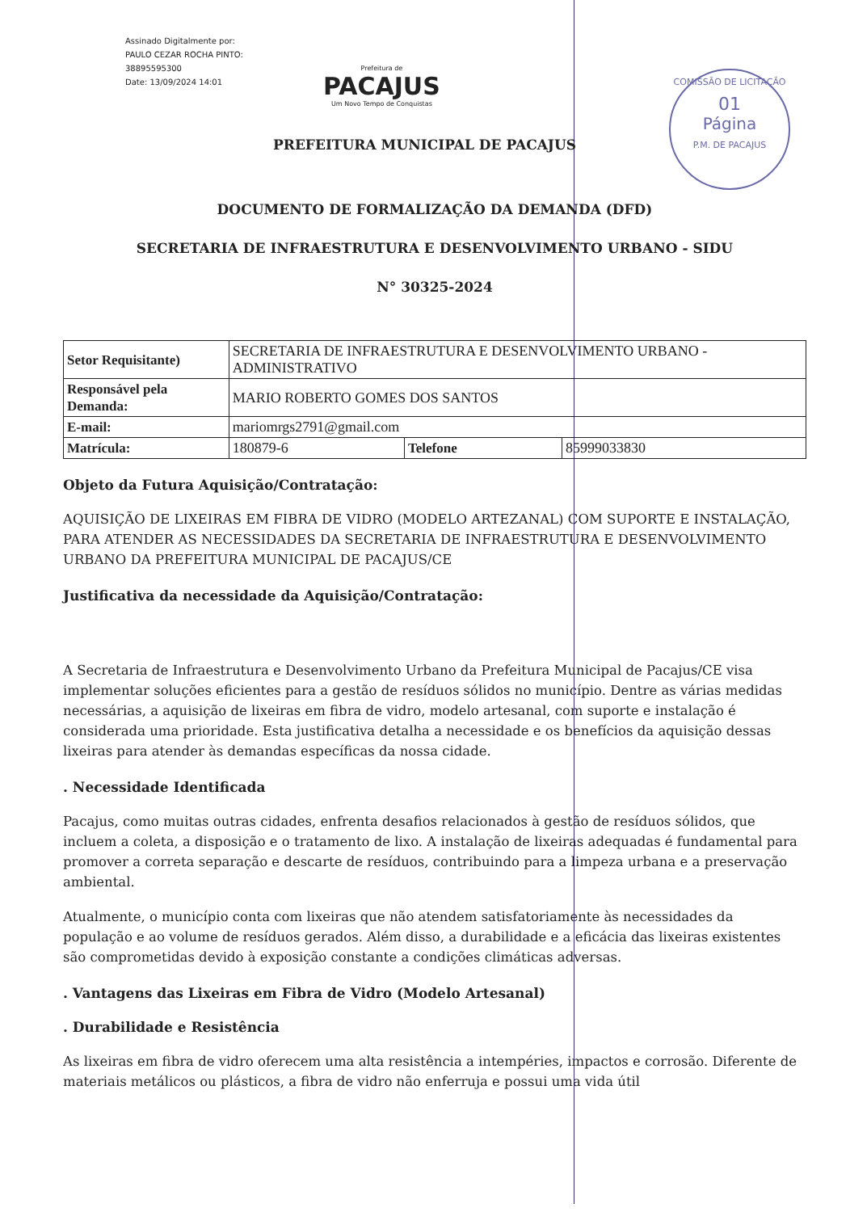Assinado Digitalmente por:
PAULO CEZAR ROCHA PINTO:
38895595300
Date: 13/09/2024 14:01
Prefeitura de
PACAJUS
Um Novo Tempo de Conquistas
COMISSÃO DE LICITAÇÃO
01
Página
P.M. DE PACAJUS
PREFEITURA MUNICIPAL DE PACAJUS
DOCUMENTO DE FORMALIZAÇÃO DA DEMANDA (DFD)
SECRETARIA DE INFRAESTRUTURA E DESENVOLVIMENTO URBANO - SIDU
N° 30325-2024
| Setor Requisitante) | SECRETARIA DE INFRAESTRUTURA E DESENVOLVIMENTO URBANO - ADMINISTRATIVO | | |
| Responsável pela Demanda: | MARIO ROBERTO GOMES DOS SANTOS | | |
| E-mail: | mariomrgs2791@gmail.com | | |
| Matrícula: | 180879-6 | Telefone | 85999033830 |
Objeto da Futura Aquisição/Contratação:
AQUISIÇÃO DE LIXEIRAS EM FIBRA DE VIDRO (MODELO ARTEZANAL) COM SUPORTE E INSTALAÇÃO, PARA ATENDER AS NECESSIDADES DA SECRETARIA DE INFRAESTRUTURA E DESENVOLVIMENTO URBANO DA PREFEITURA MUNICIPAL DE PACAJUS/CE
Justificativa da necessidade da Aquisição/Contratação:
A Secretaria de Infraestrutura e Desenvolvimento Urbano da Prefeitura Municipal de Pacajus/CE visa implementar soluções eficientes para a gestão de resíduos sólidos no município. Dentre as várias medidas necessárias, a aquisição de lixeiras em fibra de vidro, modelo artesanal, com suporte e instalação é considerada uma prioridade. Esta justificativa detalha a necessidade e os benefícios da aquisição dessas lixeiras para atender às demandas específicas da nossa cidade.
. Necessidade Identificada
Pacajus, como muitas outras cidades, enfrenta desafios relacionados à gestão de resíduos sólidos, que incluem a coleta, a disposição e o tratamento de lixo. A instalação de lixeiras adequadas é fundamental para promover a correta separação e descarte de resíduos, contribuindo para a limpeza urbana e a preservação ambiental.
Atualmente, o município conta com lixeiras que não atendem satisfatoriamente às necessidades da população e ao volume de resíduos gerados. Além disso, a durabilidade e a eficácia das lixeiras existentes são comprometidas devido à exposição constante a condições climáticas adversas.
. Vantagens das Lixeiras em Fibra de Vidro (Modelo Artesanal)
. Durabilidade e Resistência
As lixeiras em fibra de vidro oferecem uma alta resistência a intempéries, impactos e corrosão. Diferente de materiais metálicos ou plásticos, a fibra de vidro não enferruja e possui uma vida útil